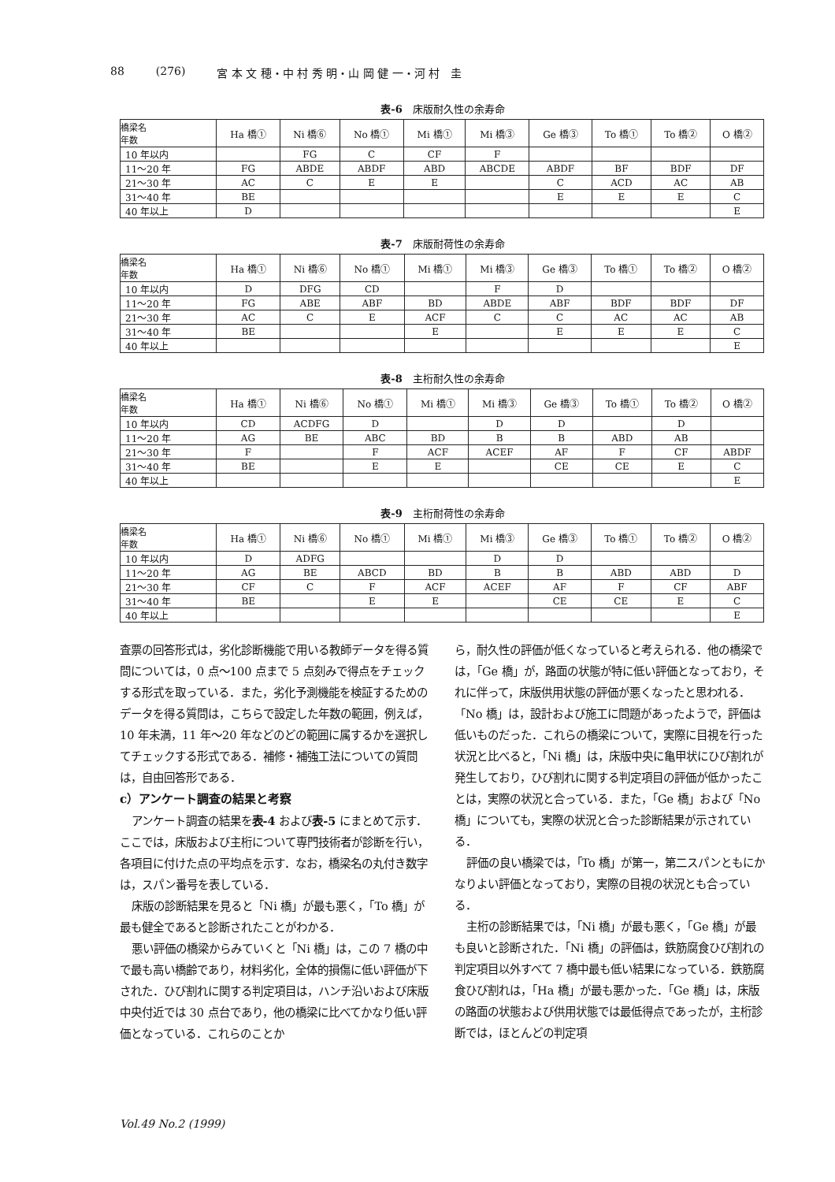88 (276) 宮 本 文 穂・中 村 秀 明・山 岡 健 一・河 村　圭
表-6　床版耐久性の余寿命
| 橋梁名 年数 | Ha 橋① | Ni 橋⑥ | No 橋① | Mi 橋① | Mi 橋③ | Ge 橋③ | To 橋① | To 橋② | O 橋② |
| --- | --- | --- | --- | --- | --- | --- | --- | --- | --- |
| 10 年以内 | | FG | C | CF | F | | | | |
| 11～20 年 | FG | ABDE | ABDF | ABD | ABCDE | ABDF | BF | BDF | DF |
| 21～30 年 | AC | C | E | E | | C | ACD | AC | AB |
| 31～40 年 | BE | | | | | E | E | E | C |
| 40 年以上 | D | | | | | | | | E |
表-7　床版耐荷性の余寿命
| 橋梁名 年数 | Ha 橋① | Ni 橋⑥ | No 橋① | Mi 橋① | Mi 橋③ | Ge 橋③ | To 橋① | To 橋② | O 橋② |
| --- | --- | --- | --- | --- | --- | --- | --- | --- | --- |
| 10 年以内 | D | DFG | CD | | F | D | | | |
| 11～20 年 | FG | ABE | ABF | BD | ABDE | ABF | BDF | BDF | DF |
| 21～30 年 | AC | C | E | ACF | C | C | AC | AC | AB |
| 31～40 年 | BE | | | E | | E | E | E | C |
| 40 年以上 | | | | | | | | | E |
表-8　主桁耐久性の余寿命
| 橋梁名 年数 | Ha 橋① | Ni 橋⑥ | No 橋① | Mi 橋① | Mi 橋③ | Ge 橋③ | To 橋① | To 橋② | O 橋② |
| --- | --- | --- | --- | --- | --- | --- | --- | --- | --- |
| 10 年以内 | CD | ACDFG | D | | D | D | | D | |
| 11～20 年 | AG | BE | ABC | BD | B | B | ABD | AB | |
| 21～30 年 | F | | F | ACF | ACEF | AF | F | CF | ABDF |
| 31～40 年 | BE | | E | E | | CE | CE | E | C |
| 40 年以上 | | | | | | | | | E |
表-9　主桁耐荷性の余寿命
| 橋梁名 年数 | Ha 橋① | Ni 橋⑥ | No 橋① | Mi 橋① | Mi 橋③ | Ge 橋③ | To 橋① | To 橋② | O 橋② |
| --- | --- | --- | --- | --- | --- | --- | --- | --- | --- |
| 10 年以内 | D | ADFG | | | D | D | | | |
| 11～20 年 | AG | BE | ABCD | BD | B | B | ABD | ABD | D |
| 21～30 年 | CF | C | F | ACF | ACEF | AF | F | CF | ABF |
| 31～40 年 | BE | | E | E | | CE | CE | E | C |
| 40 年以上 | | | | | | | | | E |
査票の回答形式は，劣化診断機能で用いる教師データを得る質問については，0 点～100 点まで 5 点刻みで得点をチェックする形式を取っている．また，劣化予測機能を検証するためのデータを得る質問は，こちらで設定した年数の範囲，例えば，10 年未満，11 年～20 年などのどの範囲に属するかを選択してチェックする形式である．補修・補強工法についての質問は，自由回答形である．
c）アンケート調査の結果と考察
アンケート調査の結果を表-4 および表-5 にまとめて示す．ここでは，床版および主桁について専門技術者が診断を行い，各項目に付けた点の平均点を示す．なお，橋梁名の丸付き数字は，スパン番号を表している．
床版の診断結果を見ると「Ni 橋」が最も悪く，「To 橋」が最も健全であると診断されたことがわかる．
悪い評価の橋梁からみていくと「Ni 橋」は，この 7 橋の中で最も高い橋齢であり，材料劣化，全体的損傷に低い評価が下された．ひび割れに関する判定項目は，ハンチ沿いおよび床版中央付近では 30 点台であり，他の橋梁に比べてかなり低い評価となっている．これらのことか
ら，耐久性の評価が低くなっていると考えられる．他の橋梁では，「Ge 橋」が，路面の状態が特に低い評価となっており，それに伴って，床版供用状態の評価が悪くなったと思われる．「No 橋」は，設計および施工に問題があったようで，評価は低いものだった．これらの橋梁について，実際に目視を行った状況と比べると，「Ni 橋」は，床版中央に亀甲状にひび割れが発生しており，ひび割れに関する判定項目の評価が低かったことは，実際の状況と合っている．また，「Ge 橋」および「No 橋」についても，実際の状況と合った診断結果が示されている．
評価の良い橋梁では，「To 橋」が第一，第二スパンともにかなりよい評価となっており，実際の目視の状況とも合っている．
主桁の診断結果では，「Ni 橋」が最も悪く，「Ge 橋」が最も良いと診断された．「Ni 橋」の評価は，鉄筋腐食ひび割れの判定項目以外すべて 7 橋中最も低い結果になっている．鉄筋腐食ひび割れは，「Ha 橋」が最も悪かった．「Ge 橋」は，床版の路面の状態および供用状態では最低得点であったが，主桁診断では，ほとんどの判定項
Vol.49 No.2 (1999)